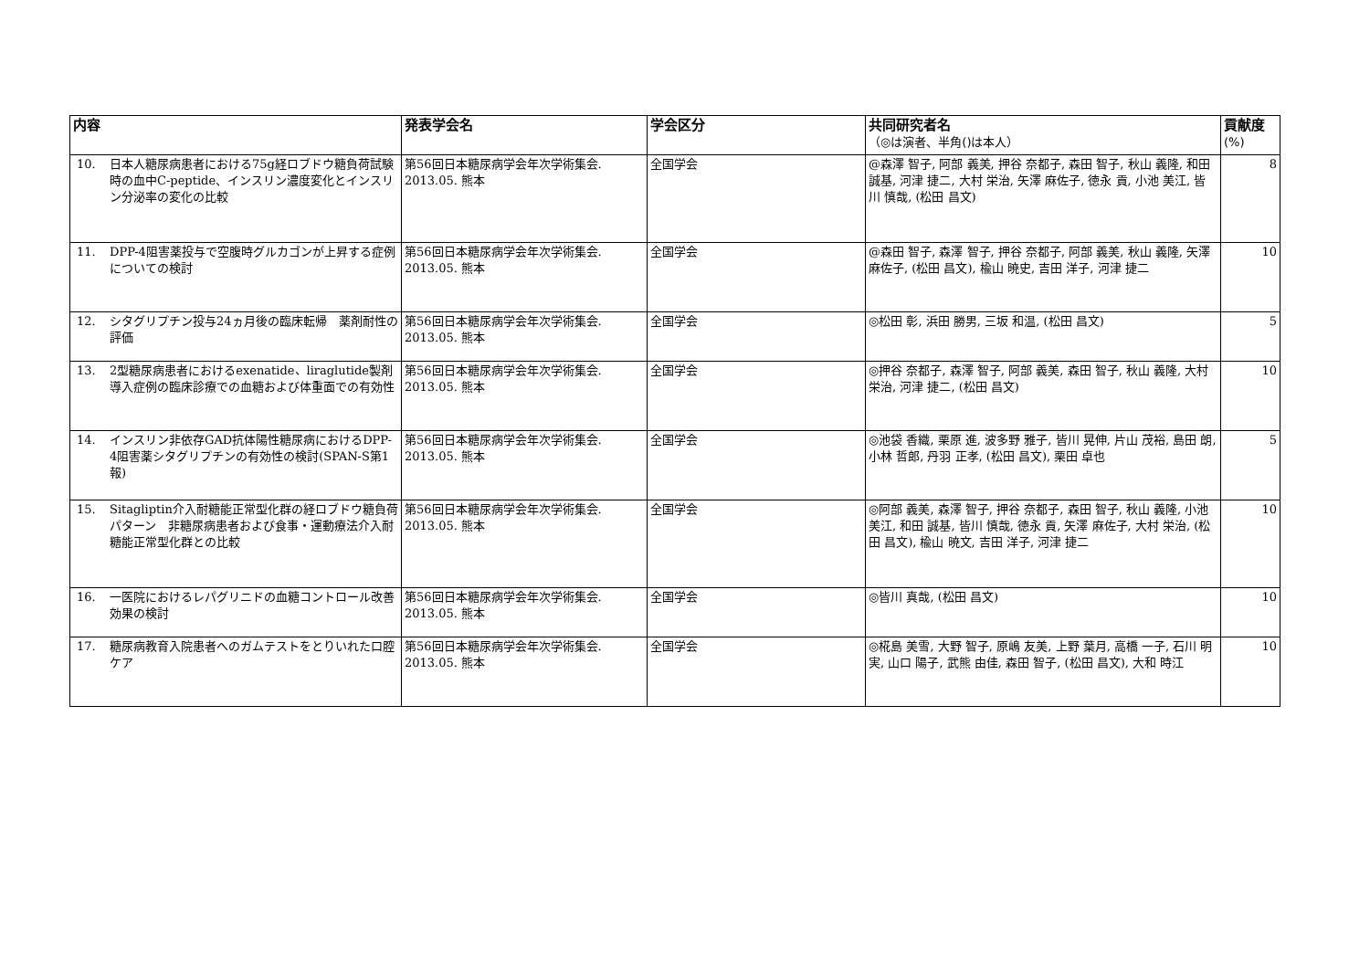| 内容 | 発表学会名 | 学会区分 | 共同研究者名 （◎は演者、半角()は本人） | 貢献度 (%) |
| --- | --- | --- | --- | --- |
| 10. 日本人糖尿病患者における75g経ロブドウ糖負荷試験時の血中C-peptide、インスリン濃度変化とインスリン分泌率の変化の比較 | 第56回日本糖尿病学会年次学術集会. 2013.05. 熊本 | 全国学会 | @森澤 智子, 阿部 義美, 押谷 奈都子, 森田 智子, 秋山 義隆, 和田 誠基, 河津 捷二, 大村 栄治, 矢澤 麻佐子, 徳永 貢, 小池 美江, 皆川 慎哉, (松田 昌文) | 8 |
| 11. DPP-4阻害薬投与で空腹時グルカゴンが上昇する症例についての検討 | 第56回日本糖尿病学会年次学術集会. 2013.05. 熊本 | 全国学会 | @森田 智子, 森澤 智子, 押谷 奈都子, 阿部 義美, 秋山 義隆, 矢澤 麻佐子, (松田 昌文), 楡山 暁史, 吉田 洋子, 河津 捷二 | 10 |
| 12. シタグリプチン投与24ヵ月後の臨床転帰 薬剤耐性の評価 | 第56回日本糖尿病学会年次学術集会. 2013.05. 熊本 | 全国学会 | ◎松田 彰, 浜田 勝男, 三坂 和温, (松田 昌文) | 5 |
| 13. 2型糖尿病患者におけるexenatide、liraglutide製剤導入症例の臨床診療での血糖および体重面での有効性 | 第56回日本糖尿病学会年次学術集会. 2013.05. 熊本 | 全国学会 | ◎押谷 奈都子, 森澤 智子, 阿部 義美, 森田 智子, 秋山 義隆, 大村 栄治, 河津 捷二, (松田 昌文) | 10 |
| 14. インスリン非依存GAD抗体陽性糖尿病におけるDPP-4阻害薬シタグリプチンの有効性の検討(SPAN-S第1報) | 第56回日本糖尿病学会年次学術集会. 2013.05. 熊本 | 全国学会 | ◎池袋 香織, 栗原 進, 波多野 雅子, 皆川 晃伸, 片山 茂裕, 島田 朗, 小林 哲郎, 丹羽 正孝, (松田 昌文), 栗田 卓也 | 5 |
| 15. Sitagliptin介入耐糖能正常型化群の経ロブドウ糖負荷パターン 非糖尿病患者および食事・運動療法介入耐糖能正常型化群との比較 | 第56回日本糖尿病学会年次学術集会. 2013.05. 熊本 | 全国学会 | ◎阿部 義美, 森澤 智子, 押谷 奈都子, 森田 智子, 秋山 義隆, 小池 美江, 和田 誠基, 皆川 慎哉, 徳永 貢, 矢澤 麻佐子, 大村 栄治, (松田 昌文), 楡山 暁文, 吉田 洋子, 河津 捷二 | 10 |
| 16. 一医院におけるレパグリニドの血糖コントロール改善効果の検討 | 第56回日本糖尿病学会年次学術集会. 2013.05. 熊本 | 全国学会 | ◎皆川 真哉, (松田 昌文) | 10 |
| 17. 糖尿病教育入院患者へのガムテストをとりいれた口腔ケア | 第56回日本糖尿病学会年次学術集会. 2013.05. 熊本 | 全国学会 | ◎椛島 美雪, 大野 智子, 原嶋 友美, 上野 葉月, 高橋 一子, 石川 明実, 山口 陽子, 武熊 由佳, 森田 智子, (松田 昌文), 大和 時江 | 10 |